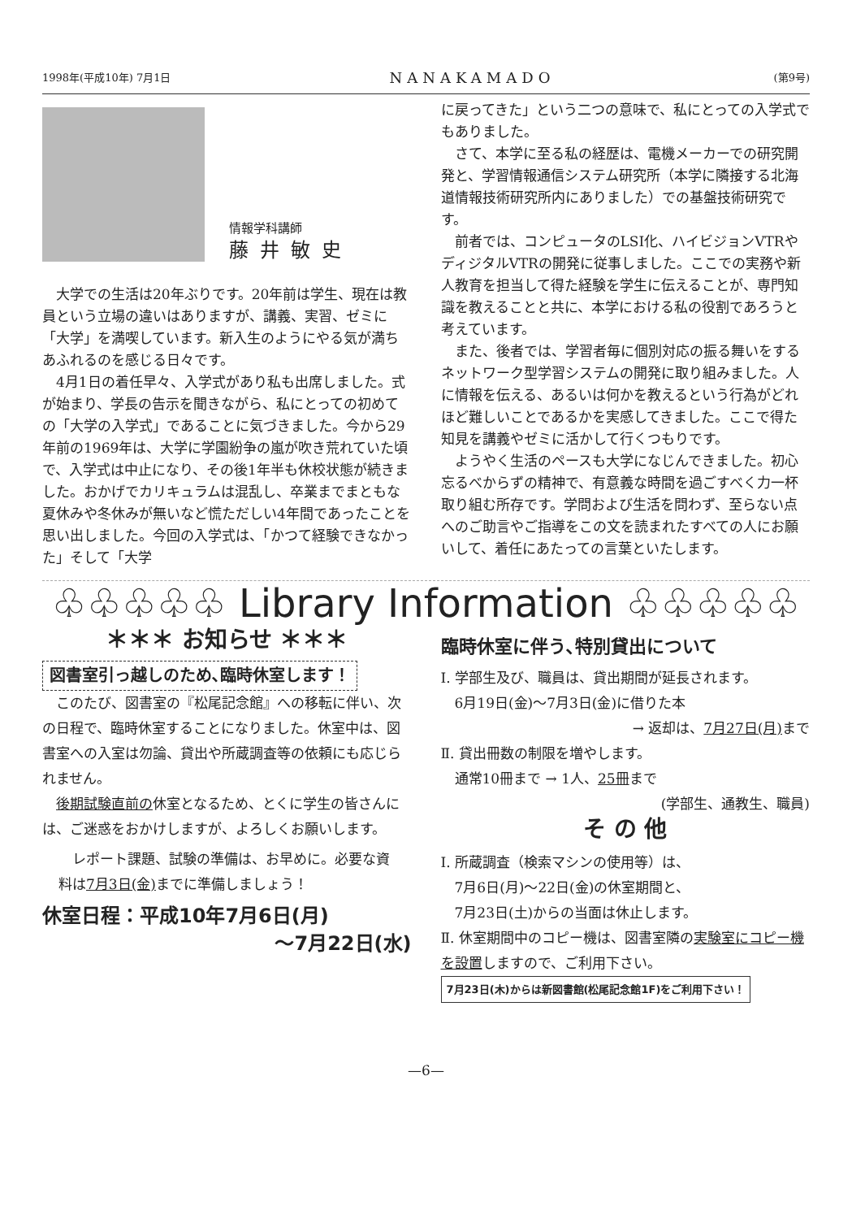1998年(平成10年) 7月1日 NANAKAMADO (第9号)
情報学科講師
藤井敏史
大学での生活は20年ぶりです。20年前は学生、現在は教員という立場の違いはありますが、講義、実習、ゼミに「大学」を満喫しています。新入生のようにやる気が満ちあふれるのを感じる日々です。
4月1日の着任早々、入学式があり私も出席しました。式が始まり、学長の告示を聞きながら、私にとっての初めての「大学の入学式」であることに気づきました。今から29年前の1969年は、大学に学園紛争の嵐が吹き荒れていた頃で、入学式は中止になり、その後1年半も休校状態が続きました。おかげでカリキュラムは混乱し、卒業までまともな夏休みや冬休みが無いなど慌ただしい4年間であったことを思い出しました。今回の入学式は、「かつて経験できなかった」そして「大学
に戻ってきた」という二つの意味で、私にとっての入学式でもありました。
さて、本学に至る私の経歴は、電機メーカーでの研究開発と、学習情報通信システム研究所（本学に隣接する北海道情報技術研究所内にありました）での基盤技術研究です。
前者では、コンピュータのLSI化、ハイビジョンVTRやディジタルVTRの開発に従事しました。ここでの実務や新人教育を担当して得た経験を学生に伝えることが、専門知識を教えることと共に、本学における私の役割であろうと考えています。
また、後者では、学習者毎に個別対応の振る舞いをするネットワーク型学習システムの開発に取り組みました。人に情報を伝える、あるいは何かを教えるという行為がどれほど難しいことであるかを実感してきました。ここで得た知見を講義やゼミに活かして行くつもりです。
ようやく生活のペースも大学になじんできました。初心忘るべからずの精神で、有意義な時間を過ごすべく力一杯取り組む所存です。学問および生活を問わず、至らない点へのご助言やご指導をこの文を読まれたすべての人にお願いして、着任にあたっての言葉といたします。
♧♧♧♧♧ Library Information ♧♧♧♧♧
＊＊＊ お知らせ ＊＊＊
図書室引っ越しのため､臨時休室します！
このたび、図書室の『松尾記念館』への移転に伴い、次の日程で、臨時休室することになりました。休室中は、図書室への入室は勿論、貸出や所蔵調査等の依頼にも応じられません。
後期試験直前の休室となるため、とくに学生の皆さんには、ご迷惑をおかけしますが、よろしくお願いします。
レポート課題、試験の準備は、お早めに。必要な資料は7月3日(金) までに準備しましょう！
休室日程：平成10年7月6日(月)
～7月22日(水)
臨時休室に伴う､特別貸出について
Ⅰ. 学部生及び、職員は、貸出期間が延長されます。
　6月19日(金)～7月3日(金)に借りた本
→ 返却は、7月27日(月) まで
Ⅱ. 貸出冊数の制限を増やします。
　通常10冊まで → 1人、25冊まで
(学部生、通教生、職員)
そ の 他
Ⅰ. 所蔵調査（検索マシンの使用等）は、
　7月6日(月)～22日(金)の休室期間と、
　7月23日(土)からの当面は休止します。
Ⅱ. 休室期間中のコピー機は、図書室隣の実験室にコピー機を設置しますので、ご利用下さい。
7月23日(木)からは新図書館(松尾記念館1F)をご利用下さい！
—6—